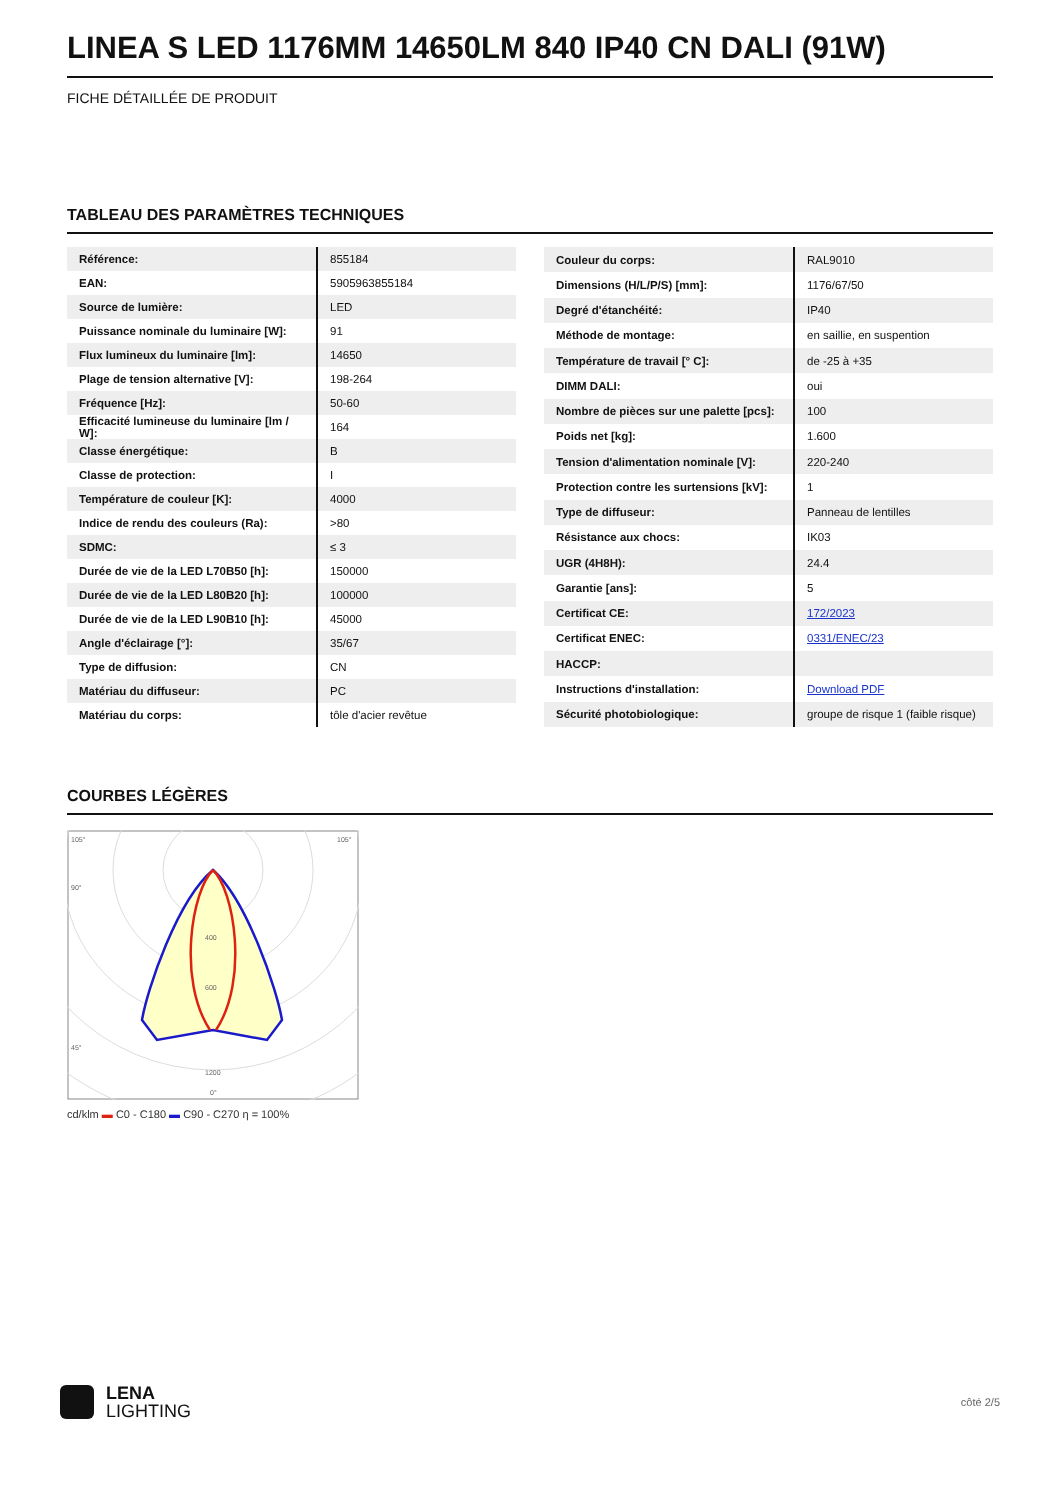LINEA S LED 1176MM 14650LM 840 IP40 CN DALI (91W)
FICHE DÉTAILLÉE DE PRODUIT
TABLEAU DES PARAMÈTRES TECHNIQUES
| Référence: | 855184 |
| EAN: | 5905963855184 |
| Source de lumière: | LED |
| Puissance nominale du luminaire [W]: | 91 |
| Flux lumineux du luminaire [lm]: | 14650 |
| Plage de tension alternative [V]: | 198-264 |
| Fréquence [Hz]: | 50-60 |
| Efficacité lumineuse du luminaire [lm / W]: | 164 |
| Classe énergétique: | B |
| Classe de protection: | I |
| Température de couleur [K]: | 4000 |
| Indice de rendu des couleurs (Ra): | >80 |
| SDMC: | ≤ 3 |
| Durée de vie de la LED L70B50 [h]: | 150000 |
| Durée de vie de la LED L80B20 [h]: | 100000 |
| Durée de vie de la LED L90B10 [h]: | 45000 |
| Angle d'éclairage [°]: | 35/67 |
| Type de diffusion: | CN |
| Matériau du diffuseur: | PC |
| Matériau du corps: | tôle d'acier revêtue |
| Couleur du corps: | RAL9010 |
| Dimensions (H/L/P/S) [mm]: | 1176/67/50 |
| Degré d'étanchéité: | IP40 |
| Méthode de montage: | en saillie, en suspention |
| Température de travail [° C]: | de -25 à +35 |
| DIMM DALI: | oui |
| Nombre de pièces sur une palette [pcs]: | 100 |
| Poids net [kg]: | 1.600 |
| Tension d'alimentation nominale [V]: | 220-240 |
| Protection contre les surtensions [kV]: | 1 |
| Type de diffuseur: | Panneau de lentilles |
| Résistance aux chocs: | IK03 |
| UGR (4H8H): | 24.4 |
| Garantie [ans]: | 5 |
| Certificat CE: | 172/2023 |
| Certificat ENEC: | 0331/ENEC/23 |
| HACCP: | |
| Instructions d'installation: | Download PDF |
| Sécurité photobiologique: | groupe de risque 1 (faible risque) |
COURBES LÉGÈRES
105°
105°
90°
45°
400
600
1200
0°
cd/klm ▬ C0 - C180 ▬ C90 - C270 η = 100%
LENA
LIGHTING
côté 2/5